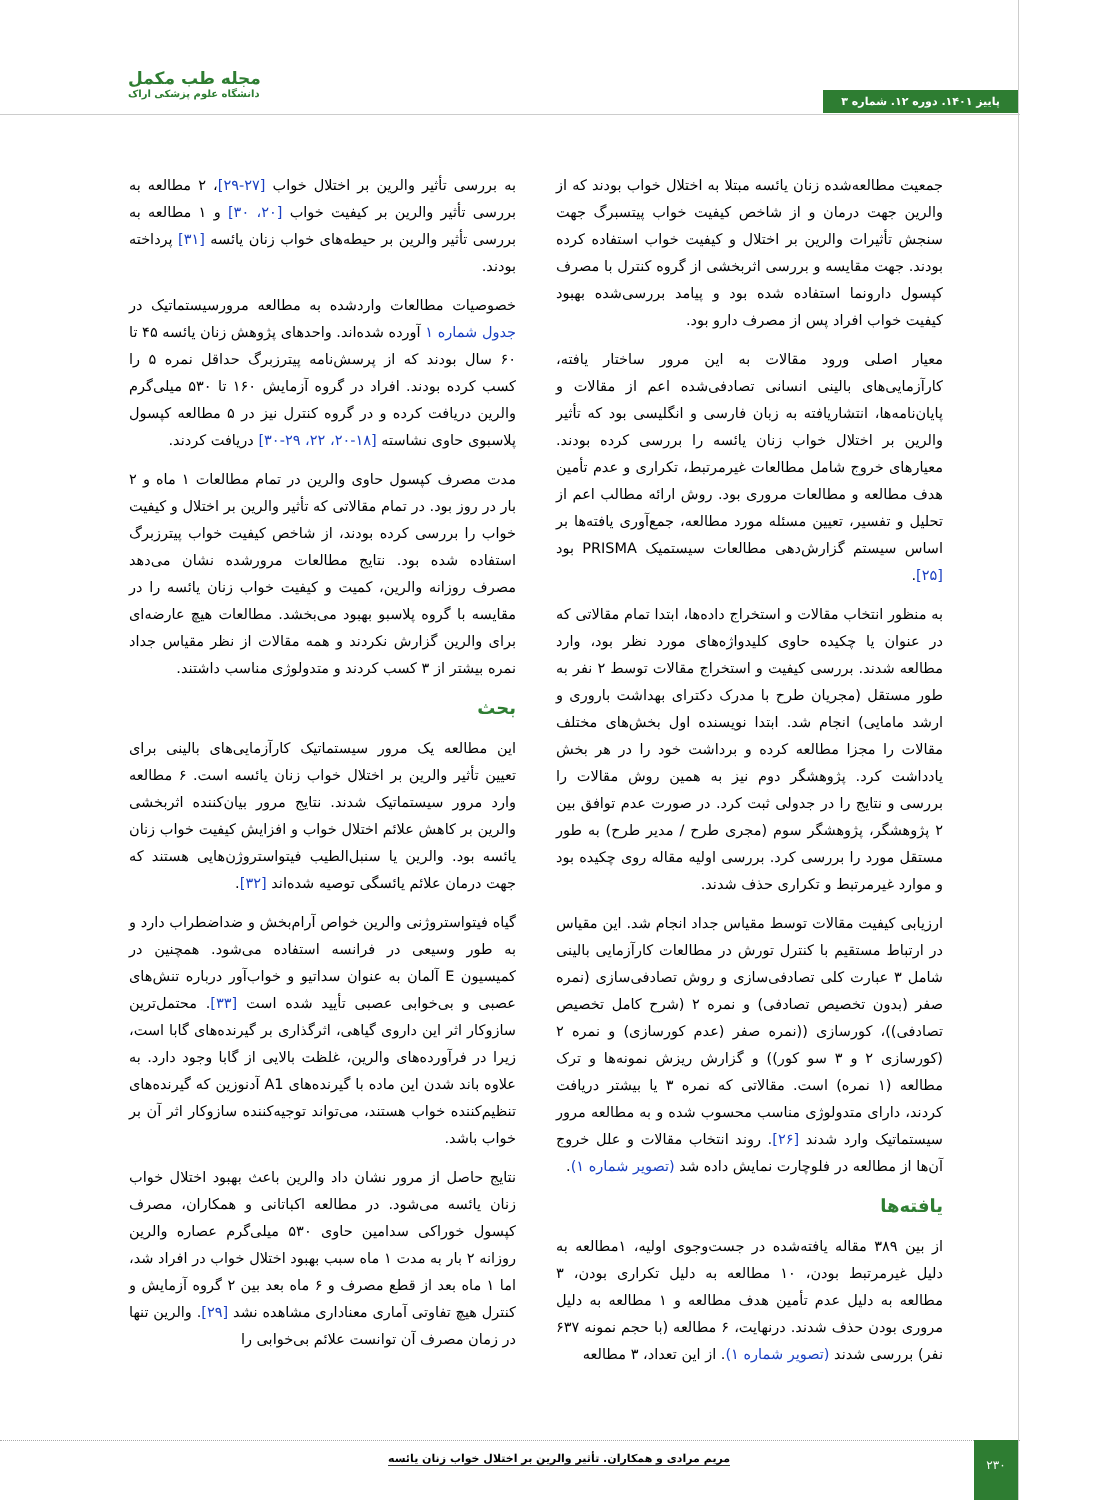پاییز ۱۴۰۱. دوره ۱۲. شماره ۳
مجله طب مکمل
دانشگاه علوم پزشکی اراک
جمعیت مطالعه‌شده زنان یائسه مبتلا به اختلال خواب بودند که از والرین جهت درمان و از شاخص کیفیت خواب پیتسبرگ جهت سنجش تأثیرات والرین بر اختلال و کیفیت خواب استفاده کرده بودند. جهت مقایسه و بررسی اثربخشی از گروه کنترل با مصرف کپسول دارونما استفاده شده بود و پیامد بررسی‌شده بهبود کیفیت خواب افراد پس از مصرف دارو بود.
معیار اصلی ورود مقالات به این مرور ساختار یافته، کارآزمایی‌های بالینی انسانی تصادفی‌شده اعم از مقالات و پایان‌نامه‌ها، انتشاریافته به زبان فارسی و انگلیسی بود که تأثیر والرین بر اختلال خواب زنان یائسه را بررسی کرده بودند. معیارهای خروج شامل مطالعات غیرمرتبط، تکراری و عدم تأمین هدف مطالعه و مطالعات مروری بود. روش ارائه مطالب اعم از تحلیل و تفسیر، تعیین مسئله مورد مطالعه، جمع‌آوری یافته‌ها بر اساس سیستم گزارش‌دهی مطالعات سیستمیک PRISMA بود [۲۵].
به منظور انتخاب مقالات و استخراج داده‌ها، ابتدا تمام مقالاتی که در عنوان یا چکیده حاوی کلیدواژه‌های مورد نظر بود، وارد مطالعه شدند. بررسی کیفیت و استخراج مقالات توسط ۲ نفر به طور مستقل (مجریان طرح با مدرک دکترای بهداشت باروری و ارشد مامایی) انجام شد. ابتدا نویسنده اول بخش‌های مختلف مقالات را مجزا مطالعه کرده و برداشت خود را در هر بخش یادداشت کرد. پژوهشگر دوم نیز به همین روش مقالات را بررسی و نتایج را در جدولی ثبت کرد. در صورت عدم توافق بین ۲ پژوهشگر، پژوهشگر سوم (مجری طرح / مدیر طرح) به طور مستقل مورد را بررسی کرد. بررسی اولیه مقاله روی چکیده بود و موارد غیرمرتبط و تکراری حذف شدند.
ارزیابی کیفیت مقالات توسط مقیاس جداد انجام شد. این مقیاس در ارتباط مستقیم با کنترل تورش در مطالعات کارآزمایی بالینی شامل ۳ عبارت کلی تصادفی‌سازی و روش تصادفی‌سازی (نمره صفر (بدون تخصیص تصادفی) و نمره ۲ (شرح کامل تخصیص تصادفی))، کورسازی ((نمره صفر (عدم کورسازی) و نمره ۲ (کورسازی ۲ و ۳ سو کور)) و گزارش ریزش نمونه‌ها و ترک مطالعه (۱ نمره) است. مقالاتی که نمره ۳ یا بیشتر دریافت کردند، دارای متدولوژی مناسب محسوب شده و به مطالعه مرور سیستماتیک وارد شدند [۲۶]. روند انتخاب مقالات و علل خروج آن‌ها از مطالعه در فلوچارت نمایش داده شد (تصویر شماره ۱).
یافته‌ها
از بین ۳۸۹ مقاله یافته‌شده در جست‌وجوی اولیه، ۱مطالعه به دلیل غیرمرتبط بودن، ۱۰ مطالعه به دلیل تکراری بودن، ۳ مطالعه به دلیل عدم تأمین هدف مطالعه و ۱ مطالعه به دلیل مروری بودن حذف شدند. درنهایت، ۶ مطالعه (با حجم نمونه ۶۳۷ نفر) بررسی شدند (تصویر شماره ۱). از این تعداد، ۳ مطالعه
به بررسی تأثیر والرین بر اختلال خواب [۲۷-۲۹]، ۲ مطالعه به بررسی تأثیر والرین بر کیفیت خواب [۲۰، ۳۰] و ۱ مطالعه به بررسی تأثیر والرین بر حیطه‌های خواب زنان یائسه [۳۱] پرداخته بودند.
خصوصیات مطالعات واردشده به مطالعه مرورسیستماتیک در جدول شماره ۱ آورده شده‌اند. واحدهای پژوهش زنان یائسه ۴۵ تا ۶۰ سال بودند که از پرسش‌نامه پیترزبرگ حداقل نمره ۵ را کسب کرده بودند. افراد در گروه آزمایش ۱۶۰ تا ۵۳۰ میلی‌گرم والرین دریافت کرده و در گروه کنترل نیز در ۵ مطالعه کپسول پلاسبوی حاوی نشاسته [۱۸-۲۰، ۲۲، ۲۹-۳۰] دریافت کردند.
مدت مصرف کپسول حاوی والرین در تمام مطالعات ۱ ماه و ۲ بار در روز بود. در تمام مقالاتی که تأثیر والرین بر اختلال و کیفیت خواب را بررسی کرده بودند، از شاخص کیفیت خواب پیترزبرگ استفاده شده بود. نتایج مطالعات مرورشده نشان می‌دهد مصرف روزانه والرین، کمیت و کیفیت خواب زنان یائسه را در مقایسه با گروه پلاسبو بهبود می‌بخشد. مطالعات هیچ عارضه‌ای برای والرین گزارش نکردند و همه مقالات از نظر مقیاس جداد نمره بیشتر از ۳ کسب کردند و متدولوژی مناسب داشتند.
بحث
این مطالعه یک مرور سیستماتیک کارآزمایی‌های بالینی برای تعیین تأثیر والرین بر اختلال خواب زنان یائسه است. ۶ مطالعه وارد مرور سیستماتیک شدند. نتایج مرور بیان‌کننده اثربخشی والرین بر کاهش علائم اختلال خواب و افزایش کیفیت خواب زنان یائسه بود. والرین یا سنبل‌الطیب فیتواستروژن‌هایی هستند که جهت درمان علائم یائسگی توصیه شده‌اند [۳۲].
گیاه فیتواستروژنی والرین خواص آرام‌بخش و ضداضطراب دارد و به طور وسیعی در فرانسه استفاده می‌شود. همچنین در کمیسیون E آلمان به عنوان سداتیو و خواب‌آور درباره تنش‌های عصبی و بی‌خوابی عصبی تأیید شده است [۳۳]. محتمل‌ترین سازوکار اثر این داروی گیاهی، اثرگذاری بر گیرنده‌های گابا است، زیرا در فرآورده‌های والرین، غلظت بالایی از گابا وجود دارد. به علاوه باند شدن این ماده با گیرنده‌های A1 آدنوزین که گیرنده‌های تنظیم‌کننده خواب هستند، می‌تواند توجیه‌کننده سازوکار اثر آن بر خواب باشد.
نتایج حاصل از مرور نشان داد والرین باعث بهبود اختلال خواب زنان یائسه می‌شود. در مطالعه اکباتانی و همکاران، مصرف کپسول خوراکی سدامین حاوی ۵۳۰ میلی‌گرم عصاره والرین روزانه ۲ بار به مدت ۱ ماه سبب بهبود اختلال خواب در افراد شد، اما ۱ ماه بعد از قطع مصرف و ۶ ماه بعد بین ۲ گروه آزمایش و کنترل هیچ تفاوتی آماری معناداری مشاهده نشد [۲۹]. والرین تنها در زمان مصرف آن توانست علائم بی‌خوابی را
۲۳۰
مریم مرادی و همکاران. تأثیر والرین بر اختلال خواب زنان یائسه